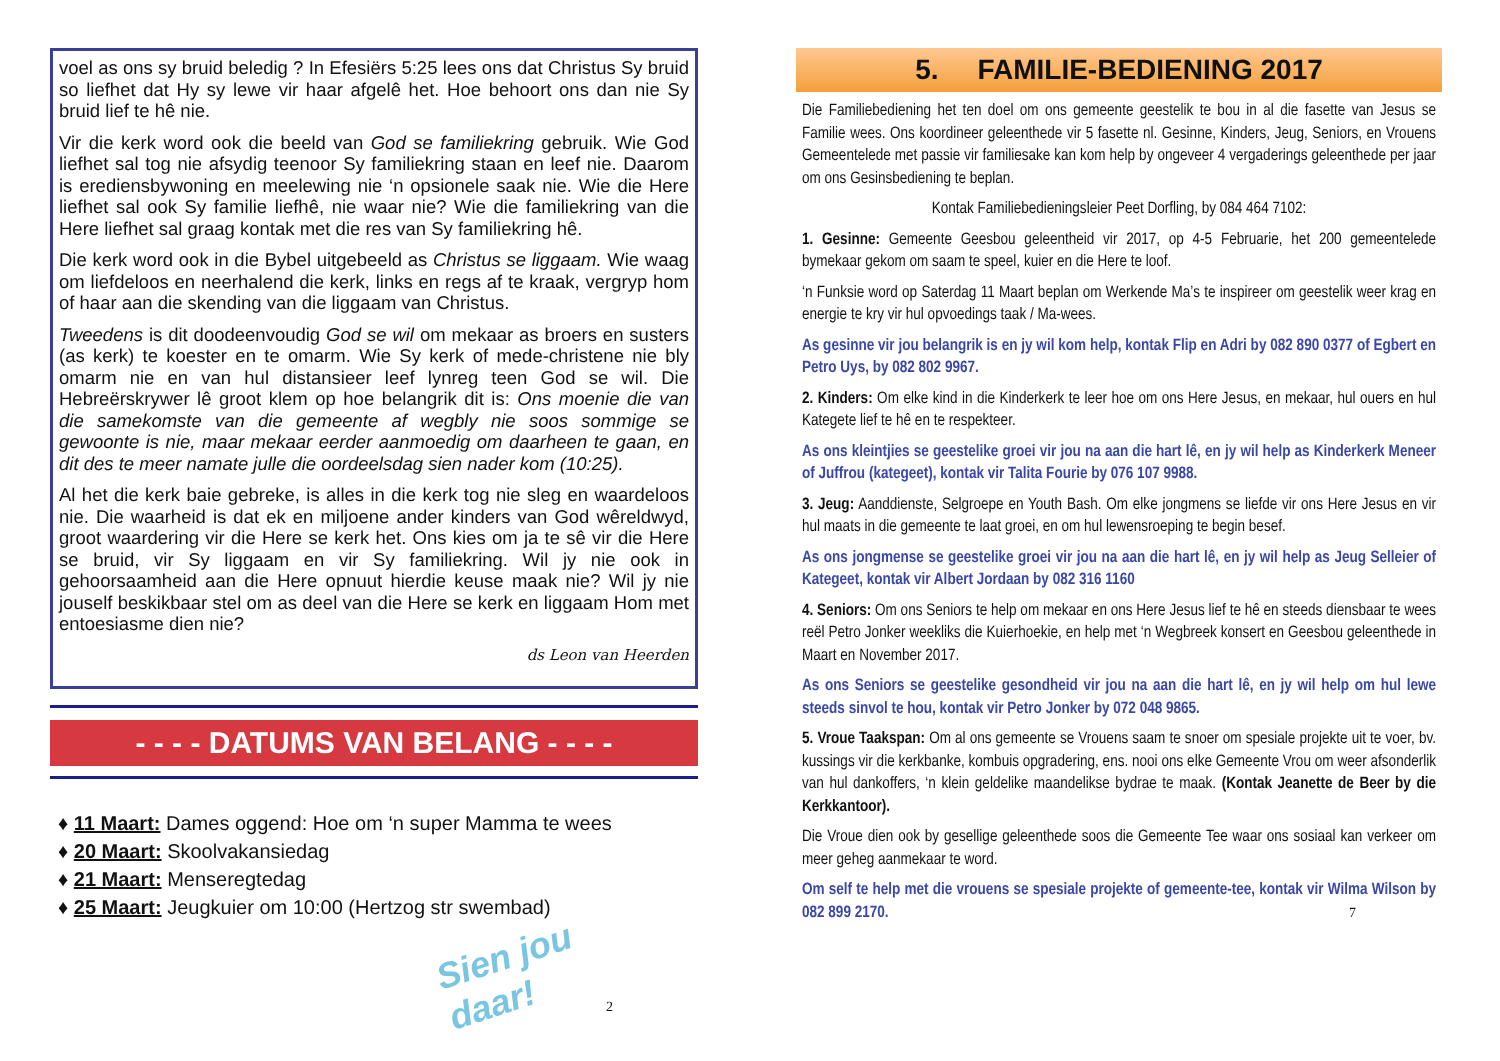voel as ons sy bruid beledig ? In Efesiërs 5:25 lees ons dat Christus Sy bruid so liefhet dat Hy sy lewe vir haar afgelê het. Hoe behoort ons dan nie Sy bruid lief te hê nie.
Vir die kerk word ook die beeld van God se familiekring gebruik. Wie God liefhet sal tog nie afsydig teenoor Sy familiekring staan en leef nie. Daarom is erediensbywoning en meelewing nie ‘n opsionele saak nie. Wie die Here liefhet sal ook Sy familie liefhê, nie waar nie? Wie die familiekring van die Here liefhet sal graag kontak met die res van Sy familiekring hê.
Die kerk word ook in die Bybel uitgebeeld as Christus se liggaam. Wie waag om liefdeloos en neerhalend die kerk, links en regs af te kraak, vergryp hom of haar aan die skending van die liggaam van Christus.
Tweedens is dit doodeenvoudig God se wil om mekaar as broers en susters (as kerk) te koester en te omarm. Wie Sy kerk of mede-christene nie bly omarm nie en van hul distansieer leef lynreg teen God se wil. Die Hebreërskrywer lê groot klem op hoe belangrik dit is: Ons moenie die van die samekomste van die gemeente af wegbly nie soos sommige se gewoonte is nie, maar mekaar eerder aanmoedig om daarheen te gaan, en dit des te meer namate julle die oordeelsdag sien nader kom (10:25).
Al het die kerk baie gebreke, is alles in die kerk tog nie sleg en waardeloos nie. Die waarheid is dat ek en miljoene ander kinders van God wêreldwyd, groot waardering vir die Here se kerk het. Ons kies om ja te sê vir die Here se bruid, vir Sy liggaam en vir Sy familiekring. Wil jy nie ook in gehoorsaamheid aan die Here opnuut hierdie keuse maak nie? Wil jy nie jouself beskikbaar stel om as deel van die Here se kerk en liggaam Hom met entoesiasme dien nie?
ds Leon van Heerden
- - - - DATUMS VAN BELANG - - - -
♦ 11 Maart: Dames oggend: Hoe om ‘n super Mamma te wees
♦ 20 Maart: Skoolvakansiedag
♦ 21 Maart: Menseregtedag
♦ 25 Maart: Jeugkuier om 10:00 (Hertzog str swembad)
Sien jou daar!
2
5. FAMILIE-BEDIENING 2017
Die Familiebediening het ten doel om ons gemeente geestelik te bou in al die fasette van Jesus se Familie wees. Ons koordineer geleenthede vir 5 fasette nl. Gesinne, Kinders, Jeug, Seniors, en Vrouens Gemeentelede met passie vir familiesake kan kom help by ongeveer 4 vergaderings geleenthede per jaar om ons Gesinsbediening te beplan.
Kontak Familiebedieningsleier Peet Dorfling, by 084 464 7102:
1. Gesinne: Gemeente Geesbou geleentheid vir 2017, op 4-5 Februarie, het 200 gemeentelede bymekaar gekom om saam te speel, kuier en die Here te loof.
‘n Funksie word op Saterdag 11 Maart beplan om Werkende Ma’s te inspireer om geestelik weer krag en energie te kry vir hul opvoedings taak / Ma-wees.
As gesinne vir jou belangrik is en jy wil kom help, kontak Flip en Adri by 082 890 0377 of Egbert en Petro Uys, by 082 802 9967.
2. Kinders: Om elke kind in die Kinderkerk te leer hoe om ons Here Jesus, en mekaar, hul ouers en hul Kategete lief te hê en te respekteer.
As ons kleintjies se geestelike groei vir jou na aan die hart lê, en jy wil help as Kinderkerk Meneer of Juffrou (kategeet), kontak vir Talita Fourie by 076 107 9988.
3. Jeug: Aanddienste, Selgroepe en Youth Bash. Om elke jongmens se liefde vir ons Here Jesus en vir hul maats in die gemeente te laat groei, en om hul lewensroeping te begin besef.
As ons jongmense se geestelike groei vir jou na aan die hart lê, en jy wil help as Jeug Selleier of Kategeet, kontak vir Albert Jordaan by 082 316 1160
4. Seniors: Om ons Seniors te help om mekaar en ons Here Jesus lief te hê en steeds diensbaar te wees reël Petro Jonker weekliks die Kuierhoekie, en help met ‘n Wegbreek konsert en Geesbou geleenthede in Maart en November 2017.
As ons Seniors se geestelike gesondheid vir jou na aan die hart lê, en jy wil help om hul lewe steeds sinvol te hou, kontak vir Petro Jonker by 072 048 9865.
5. Vroue Taakspan: Om al ons gemeente se Vrouens saam te snoer om spesiale projekte uit te voer, bv. kussings vir die kerkbanke, kombuis opgradering, ens. nooi ons elke Gemeente Vrou om weer afsonderlik van hul dankoffers, ‘n klein geldelike maandelikse bydrae te maak. (Kontak Jeanette de Beer by die Kerkkantoor).
Die Vroue dien ook by gesellige geleenthede soos die Gemeente Tee waar ons sosiaal kan verkeer om meer geheg aanmekaar te word.
Om self te help met die vrouens se spesiale projekte of gemeente-tee, kontak vir Wilma Wilson by 082 899 2170. 7